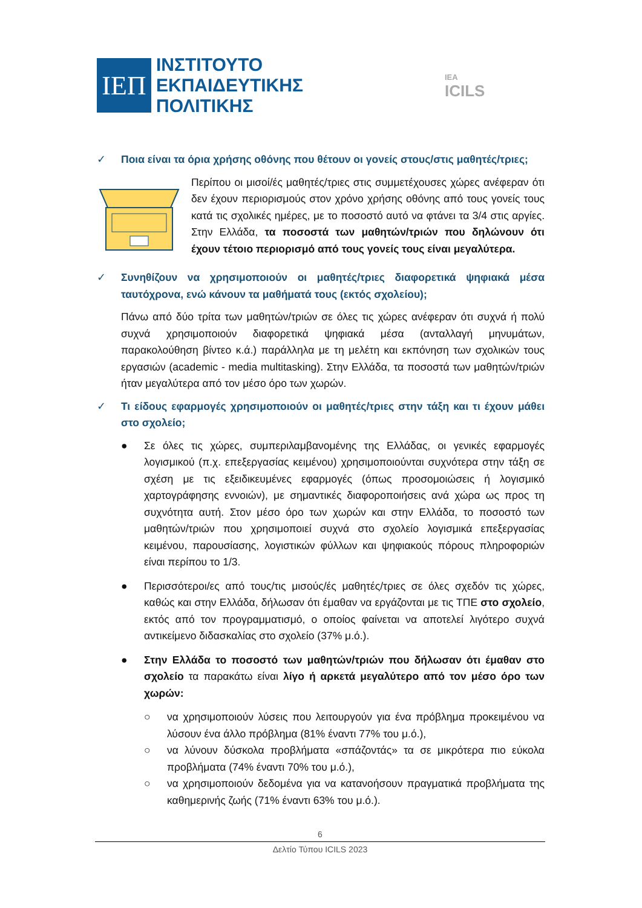ΙΕΠ
ΙΝΣΤΙΤΟΥΤΟ
ΕΚΠΑΙΔΕΥΤΙΚΗΣ
ΠΟΛΙΤΙΚΗΣ
IEA
ICILS
✓ Ποια είναι τα όρια χρήσης οθόνης που θέτουν οι γονείς στους/στις μαθητές/τριες;
Περίπου οι μισοί/ές μαθητές/τριες στις συμμετέχουσες χώρες ανέφεραν ότι δεν έχουν περιορισμούς στον χρόνο χρήσης οθόνης από τους γονείς τους κατά τις σχολικές ημέρες, με το ποσοστό αυτό να φτάνει τα 3/4 στις αργίες. Στην Ελλάδα, τα ποσοστά των μαθητών/τριών που δηλώνουν ότι έχουν τέτοιο περιορισμό από τους γονείς τους είναι μεγαλύτερα.
✓ Συνηθίζουν να χρησιμοποιούν οι μαθητές/τριες διαφορετικά ψηφιακά μέσα ταυτόχρονα, ενώ κάνουν τα μαθήματά τους (εκτός σχολείου);
Πάνω από δύο τρίτα των μαθητών/τριών σε όλες τις χώρες ανέφεραν ότι συχνά ή πολύ συχνά χρησιμοποιούν διαφορετικά ψηφιακά μέσα (ανταλλαγή μηνυμάτων, παρακολούθηση βίντεο κ.ά.) παράλληλα με τη μελέτη και εκπόνηση των σχολικών τους εργασιών (academic - media multitasking). Στην Ελλάδα, τα ποσοστά των μαθητών/τριών ήταν μεγαλύτερα από τον μέσο όρο των χωρών.
✓ Τι είδους εφαρμογές χρησιμοποιούν οι μαθητές/τριες στην τάξη και τι έχουν μάθει στο σχολείο;
● Σε όλες τις χώρες, συμπεριλαμβανομένης της Ελλάδας, οι γενικές εφαρμογές λογισμικού (π.χ. επεξεργασίας κειμένου) χρησιμοποιούνται συχνότερα στην τάξη σε σχέση με τις εξειδικευμένες εφαρμογές (όπως προσομοιώσεις ή λογισμικό χαρτογράφησης εννοιών), με σημαντικές διαφοροποιήσεις ανά χώρα ως προς τη συχνότητα αυτή. Στον μέσο όρο των χωρών και στην Ελλάδα, το ποσοστό των μαθητών/τριών που χρησιμοποιεί συχνά στο σχολείο λογισμικά επεξεργασίας κειμένου, παρουσίασης, λογιστικών φύλλων και ψηφιακούς πόρους πληροφοριών είναι περίπου το 1/3.
● Περισσότεροι/ες από τους/τις μισούς/ές μαθητές/τριες σε όλες σχεδόν τις χώρες, καθώς και στην Ελλάδα, δήλωσαν ότι έμαθαν να εργάζονται με τις ΤΠΕ στο σχολείο, εκτός από τον προγραμματισμό, ο οποίος φαίνεται να αποτελεί λιγότερο συχνά αντικείμενο διδασκαλίας στο σχολείο (37% μ.ό.).
● Στην Ελλάδα το ποσοστό των μαθητών/τριών που δήλωσαν ότι έμαθαν στο σχολείο τα παρακάτω είναι λίγο ή αρκετά μεγαλύτερο από τον μέσο όρο των χωρών:
○ να χρησιμοποιούν λύσεις που λειτουργούν για ένα πρόβλημα προκειμένου να λύσουν ένα άλλο πρόβλημα (81% έναντι 77% του μ.ό.),
○ να λύνουν δύσκολα προβλήματα «σπάζοντάς» τα σε μικρότερα πιο εύκολα προβλήματα (74% έναντι 70% του μ.ό.),
○ να χρησιμοποιούν δεδομένα για να κατανοήσουν πραγματικά προβλήματα της καθημερινής ζωής (71% έναντι 63% του μ.ό.).
6
Δελτίο Τύπου ICILS 2023